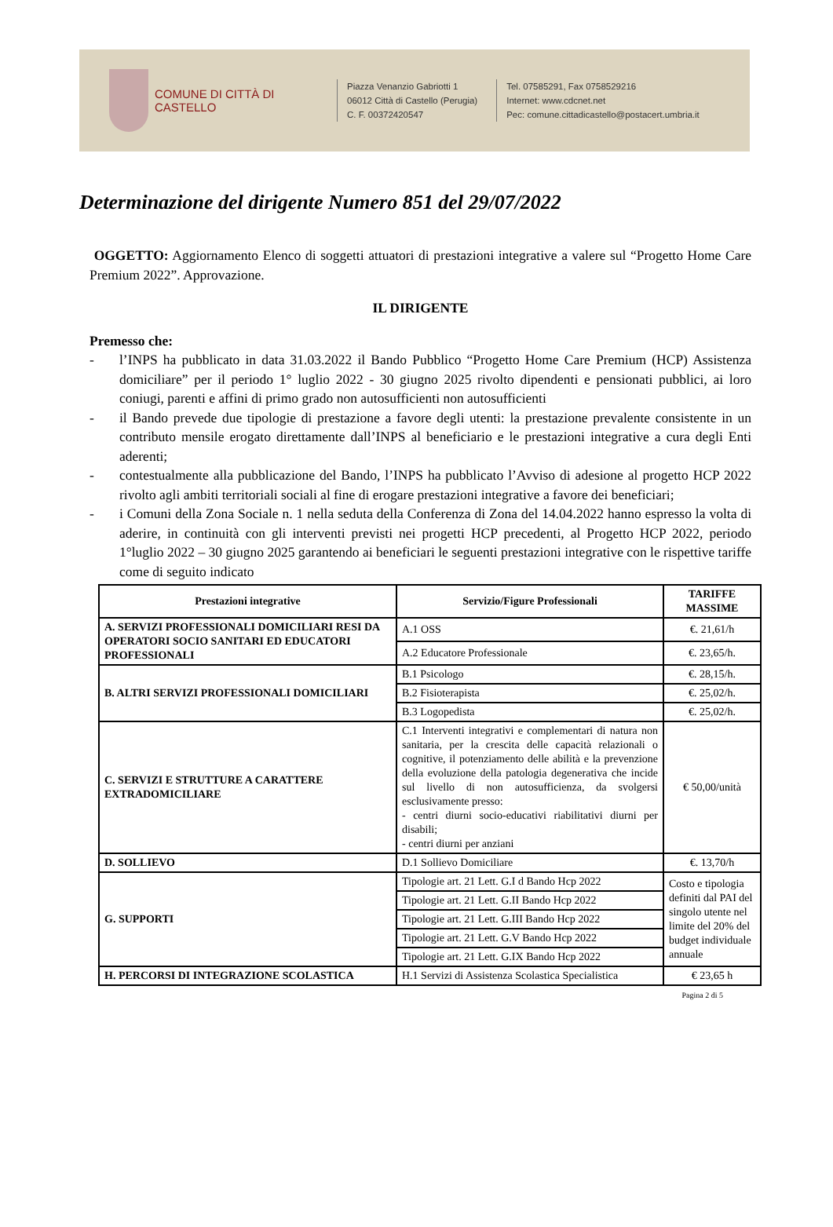COMUNE DI CITTÀ DI CASTELLO
Piazza Venanzio Gabriotti 1
06012 Città di Castello (Perugia)
C. F. 00372420547
Tel. 07585291, Fax 0758529216
Internet: www.cdcnet.net
Pec: comune.cittadicastello@postacert.umbria.it
Determinazione del dirigente Numero 851 del 29/07/2022
OGGETTO: Aggiornamento Elenco di soggetti attuatori di prestazioni integrative a valere sul “Progetto Home Care Premium 2022”. Approvazione.
IL DIRIGENTE
Premesso che:
- l’INPS ha pubblicato in data 31.03.2022 il Bando Pubblico “Progetto Home Care Premium (HCP) Assistenza domiciliare” per il periodo 1° luglio 2022 - 30 giugno 2025 rivolto dipendenti e pensionati pubblici, ai loro coniugi, parenti e affini di primo grado non autosufficienti non autosufficienti
- il Bando prevede due tipologie di prestazione a favore degli utenti: la prestazione prevalente consistente in un contributo mensile erogato direttamente dall’INPS al beneficiario e le prestazioni integrative a cura degli Enti aderenti;
- contestualmente alla pubblicazione del Bando, l’INPS ha pubblicato l’Avviso di adesione al progetto HCP 2022 rivolto agli ambiti territoriali sociali al fine di erogare prestazioni integrative a favore dei beneficiari;
- i Comuni della Zona Sociale n. 1 nella seduta della Conferenza di Zona del 14.04.2022 hanno espresso la volta di aderire, in continuità con gli interventi previsti nei progetti HCP precedenti, al Progetto HCP 2022, periodo 1°luglio 2022 – 30 giugno 2025 garantendo ai beneficiari le seguenti prestazioni integrative con le rispettive tariffe come di seguito indicato
| Prestazioni integrative | Servizio/Figure Professionali | TARIFFE MASSIME |
| --- | --- | --- |
| A. SERVIZI PROFESSIONALI DOMICILIARI RESI DA OPERATORI SOCIO SANITARI ED EDUCATORI PROFESSIONALI | A.1 OSS | €. 21,61/h |
| | A.2 Educatore Professionale | €. 23,65/h. |
| B. ALTRI SERVIZI PROFESSIONALI DOMICILIARI | B.1 Psicologo | €. 28,15/h. |
| | B.2 Fisioterapista | €. 25,02/h. |
| | B.3 Logopedista | €. 25,02/h. |
| C. SERVIZI E STRUTTURE A CARATTERE EXTRADOMICILIARE | C.1 Interventi integrativi e complementari di natura non sanitaria, per la crescita delle capacità relazionali o cognitive, il potenziamento delle abilità e la prevenzione della evoluzione della patologia degenerativa che incide sul livello di non autosufficienza, da svolgersi esclusivamente presso: - centri diurni socio-educativi riabilitativi diurni per disabili; - centri diurni per anziani | € 50,00/unità |
| D. SOLLIEVO | D.1 Sollievo Domiciliare | €. 13,70/h |
| G. SUPPORTI | Tipologie art. 21 Lett. G.I d Bando Hcp 2022 | Costo e tipologia definiti dal PAI del singolo utente nel limite del 20% del budget individuale annuale |
| | Tipologie art. 21 Lett. G.II Bando Hcp 2022 | |
| | Tipologie art. 21 Lett. G.III Bando Hcp 2022 | |
| | Tipologie art. 21 Lett. G.V Bando Hcp 2022 | |
| | Tipologie art. 21 Lett. G.IX Bando Hcp 2022 | |
| H. PERCORSI DI INTEGRAZIONE SCOLASTICA | H.1 Servizi di Assistenza Scolastica Specialistica | € 23,65 h |
Pagina 2 di 5